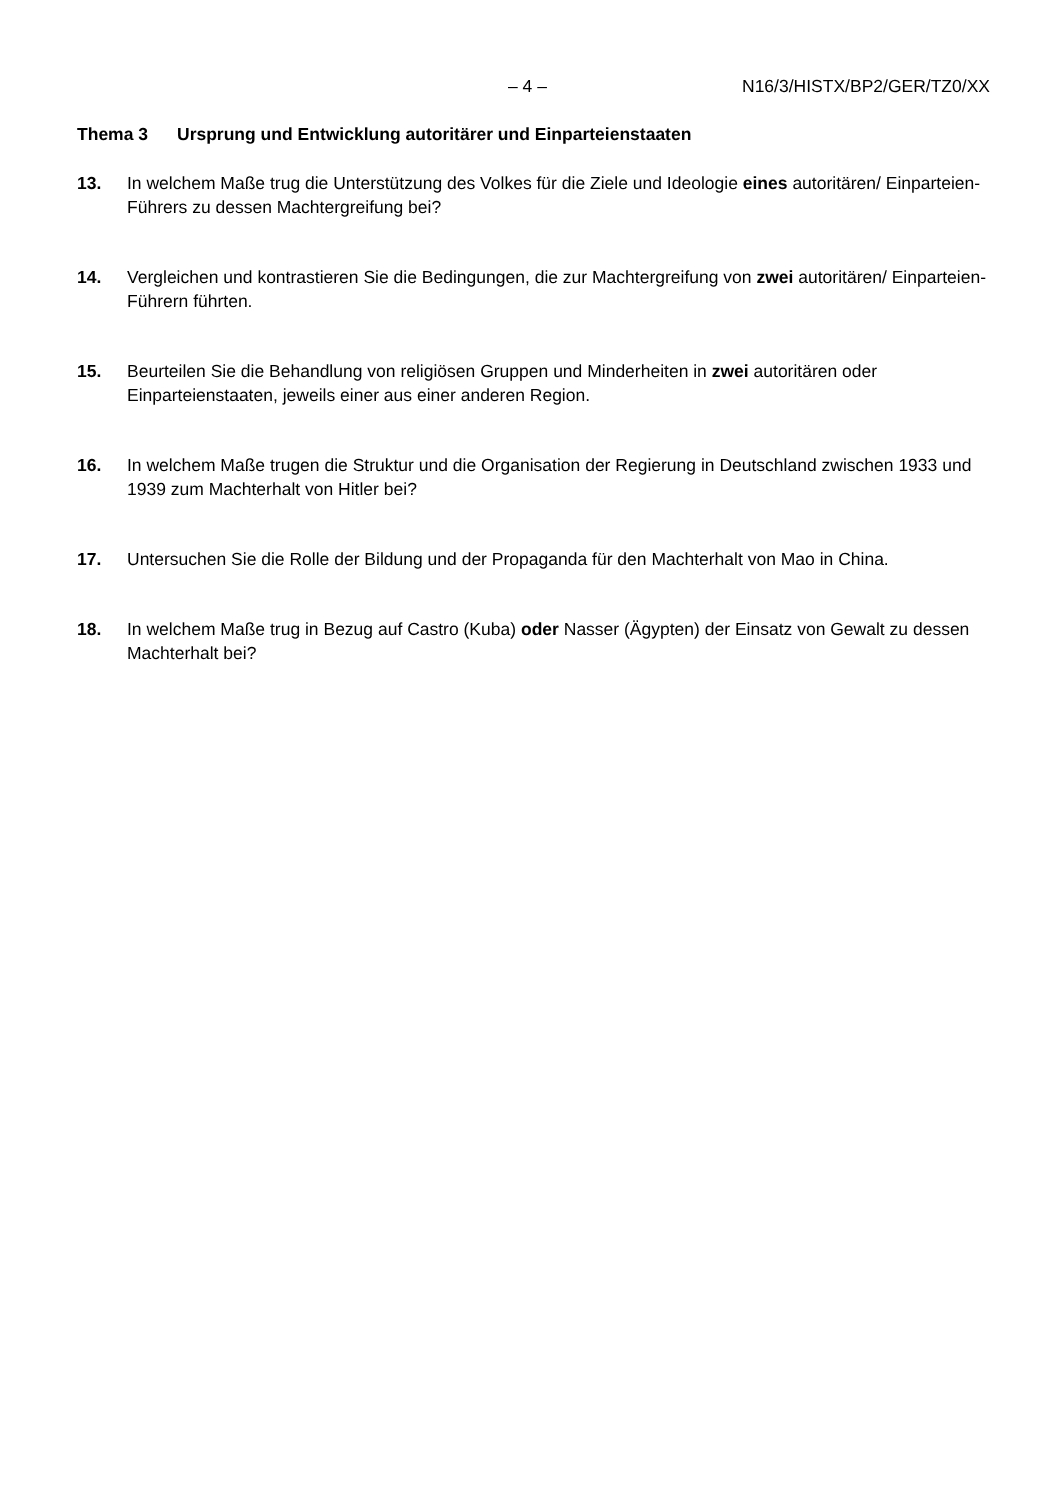– 4 – N16/3/HISTX/BP2/GER/TZ0/XX
Thema 3 Ursprung und Entwicklung autoritärer und Einparteienstaaten
13. In welchem Maße trug die Unterstützung des Volkes für die Ziele und Ideologie eines autoritären/ Einparteien-Führers zu dessen Machtergreifung bei?
14. Vergleichen und kontrastieren Sie die Bedingungen, die zur Machtergreifung von zwei autoritären/ Einparteien-Führern führten.
15. Beurteilen Sie die Behandlung von religiösen Gruppen und Minderheiten in zwei autoritären oder Einparteienstaaten, jeweils einer aus einer anderen Region.
16. In welchem Maße trugen die Struktur und die Organisation der Regierung in Deutschland zwischen 1933 und 1939 zum Machterhalt von Hitler bei?
17. Untersuchen Sie die Rolle der Bildung und der Propaganda für den Machterhalt von Mao in China.
18. In welchem Maße trug in Bezug auf Castro (Kuba) oder Nasser (Ägypten) der Einsatz von Gewalt zu dessen Machterhalt bei?